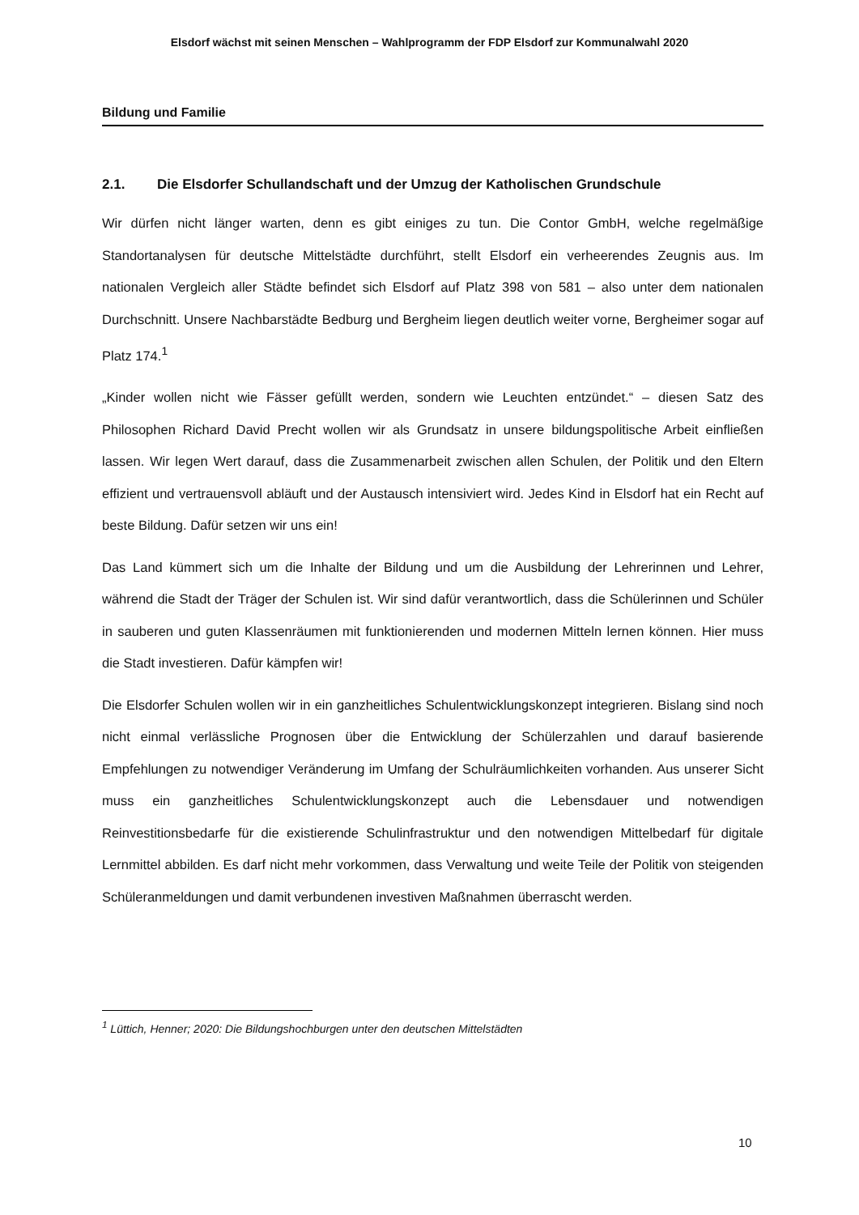Elsdorf wächst mit seinen Menschen – Wahlprogramm der FDP Elsdorf zur Kommunalwahl 2020
Bildung und Familie
2.1. Die Elsdorfer Schullandschaft und der Umzug der Katholischen Grundschule
Wir dürfen nicht länger warten, denn es gibt einiges zu tun. Die Contor GmbH, welche regelmäßige Standortanalysen für deutsche Mittelstädte durchführt, stellt Elsdorf ein verheerendes Zeugnis aus. Im nationalen Vergleich aller Städte befindet sich Elsdorf auf Platz 398 von 581 – also unter dem nationalen Durchschnitt. Unsere Nachbarstädte Bedburg und Bergheim liegen deutlich weiter vorne, Bergheimer sogar auf Platz 174.<sup>1</sup>
„Kinder wollen nicht wie Fässer gefüllt werden, sondern wie Leuchten entzündet.“ – diesen Satz des Philosophen Richard David Precht wollen wir als Grundsatz in unsere bildungspolitische Arbeit einfließen lassen. Wir legen Wert darauf, dass die Zusammenarbeit zwischen allen Schulen, der Politik und den Eltern effizient und vertrauensvoll abläuft und der Austausch intensiviert wird. Jedes Kind in Elsdorf hat ein Recht auf beste Bildung. Dafür setzen wir uns ein!
Das Land kümmert sich um die Inhalte der Bildung und um die Ausbildung der Lehrerinnen und Lehrer, während die Stadt der Träger der Schulen ist. Wir sind dafür verantwortlich, dass die Schülerinnen und Schüler in sauberen und guten Klassenräumen mit funktionierenden und modernen Mitteln lernen können. Hier muss die Stadt investieren. Dafür kämpfen wir!
Die Elsdorfer Schulen wollen wir in ein ganzheitliches Schulentwicklungskonzept integrieren. Bislang sind noch nicht einmal verlässliche Prognosen über die Entwicklung der Schülerzahlen und darauf basierende Empfehlungen zu notwendiger Veränderung im Umfang der Schulräumlichkeiten vorhanden. Aus unserer Sicht muss ein ganzheitliches Schulentwicklungskonzept auch die Lebensdauer und notwendigen Reinvestitionsbedarfe für die existierende Schulinfrastruktur und den notwendigen Mittelbedarf für digitale Lernmittel abbilden. Es darf nicht mehr vorkommen, dass Verwaltung und weite Teile der Politik von steigenden Schüleranmeldungen und damit verbundenen investiven Maßnahmen überrascht werden.
<sup>1</sup> Lüttich, Henner; 2020: Die Bildungshochburgen unter den deutschen Mittelstädten
10